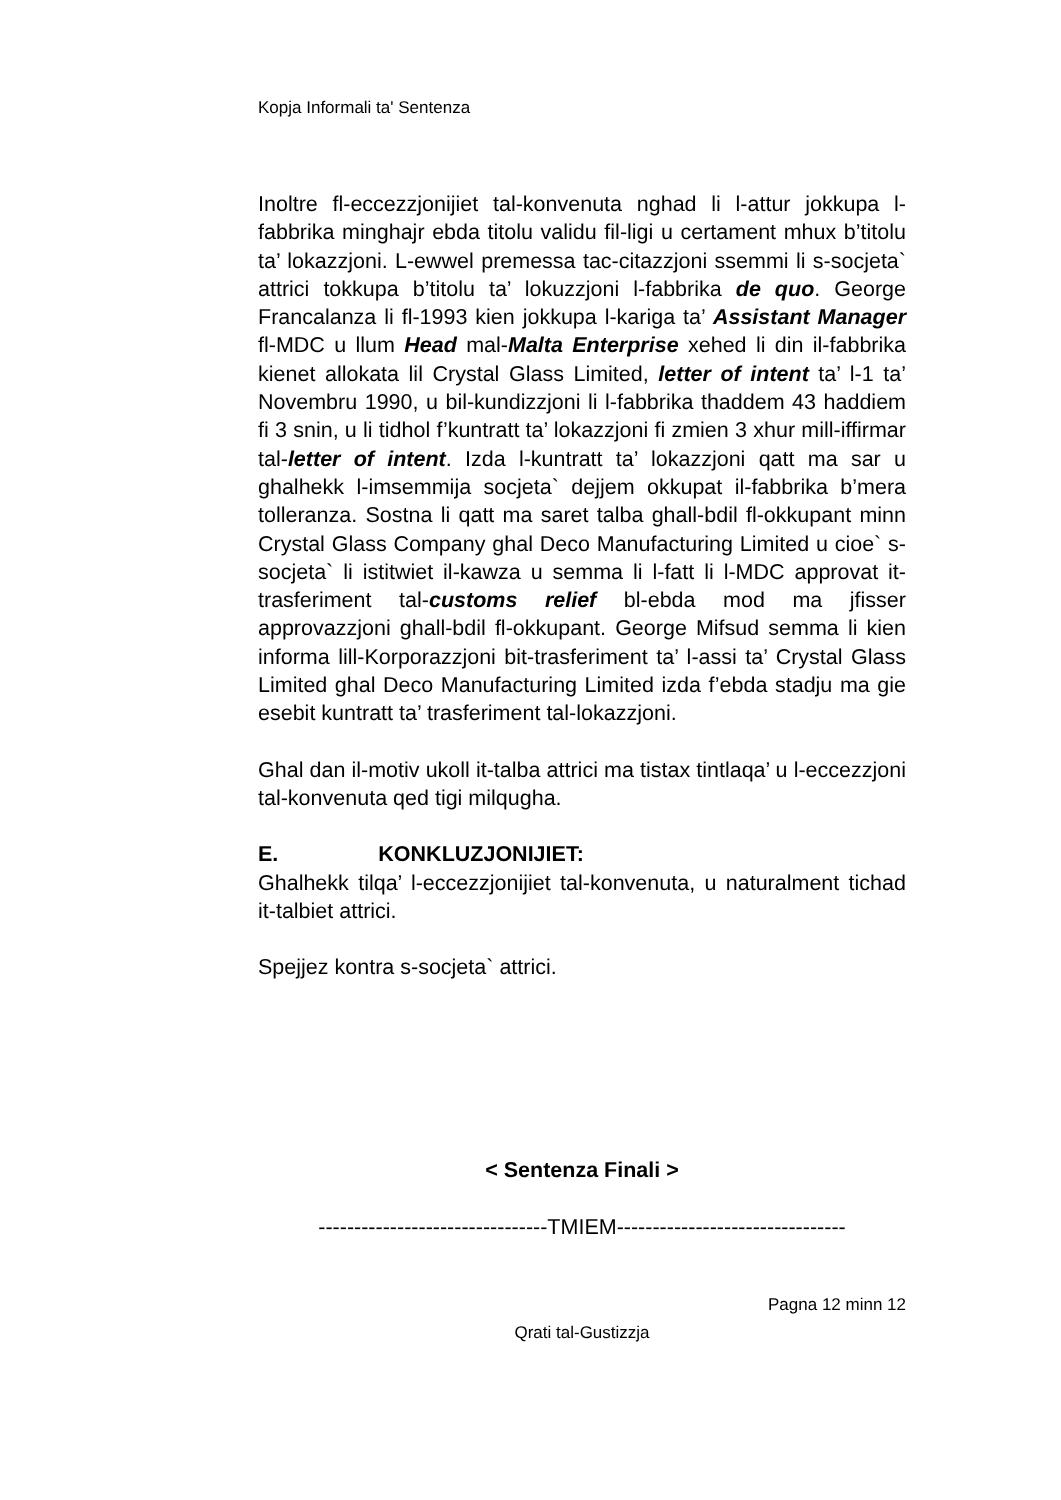Kopja Informali ta' Sentenza
Inoltre fl-eccezzjonijiet tal-konvenuta nghad li l-attur jokkupa l-fabbrika minghajr ebda titolu validu fil-ligi u certament mhux b’titolu ta’ lokazzjoni. L-ewwel premessa tac-citazzjoni ssemmi li s-socjeta` attrici tokkupa b’titolu ta’ lokuzzjoni l-fabbrika de quo. George Francalanza li fl-1993 kien jokkupa l-kariga ta’ Assistant Manager fl-MDC u llum Head mal-Malta Enterprise xehed li din il-fabbrika kienet allokata lil Crystal Glass Limited, letter of intent ta’ l-1 ta’ Novembru 1990, u bil-kundizzjoni li l-fabbrika thaddem 43 haddiem fi 3 snin, u li tidhol f’kuntratt ta’ lokazzjoni fi zmien 3 xhur mill-iffirmar tal-letter of intent. Izda l-kuntratt ta’ lokazzjoni qatt ma sar u ghalhekk l-imsemmija socjeta` dejjem okkupat il-fabbrika b’mera tolleranza. Sostna li qatt ma saret talba ghall-bdil fl-okkupant minn Crystal Glass Company ghal Deco Manufacturing Limited u cioe` s-socjeta` li istitwiet il-kawza u semma li l-fatt li l-MDC approvat it-trasferiment tal-customs relief bl-ebda mod ma jfisser approvazzjoni ghall-bdil fl-okkupant. George Mifsud semma li kien informa lill-Korporazzjoni bit-trasferiment ta’ l-assi ta’ Crystal Glass Limited ghal Deco Manufacturing Limited izda f’ebda stadju ma gie esebit kuntratt ta’ trasferiment tal-lokazzjoni.
Ghal dan il-motiv ukoll it-talba attrici ma tistax tintlaqa’ u l-eccezzjoni tal-konvenuta qed tigi milqugha.
E. KONKLUZJONIJIET:
Ghalhekk tilqa’ l-eccezzjonijiet tal-konvenuta, u naturalment tichad it-talbiet attrici.
Spejjez kontra s-socjeta` attrici.
< Sentenza Finali >
--------------------------------TMIEM--------------------------------
Pagna 12 minn 12
Qrati tal-Gustizzja